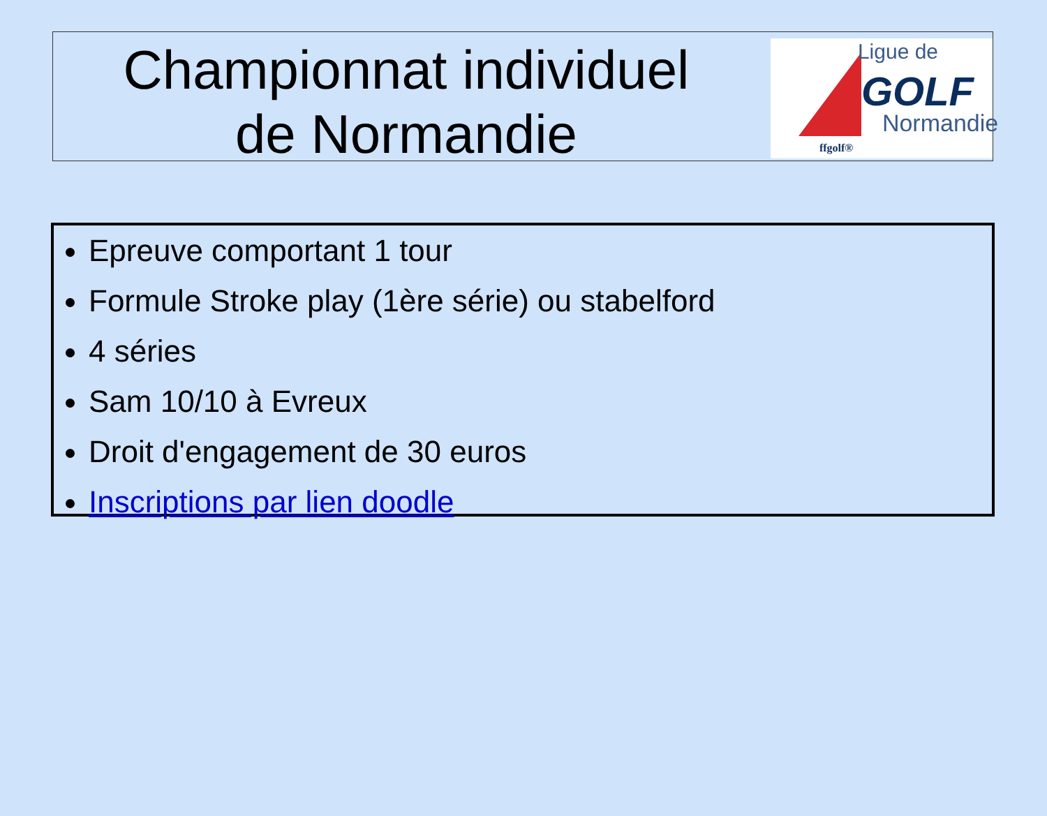Championnat individuel
de Normandie
Ligue de
GOLF
Normandie
ffgolf®
Epreuve comportant 1 tour
Formule Stroke play (1ère série) ou stabelford
4 séries
Sam 10/10 à Evreux
Droit d'engagement de 30 euros
Inscriptions par lien doodle